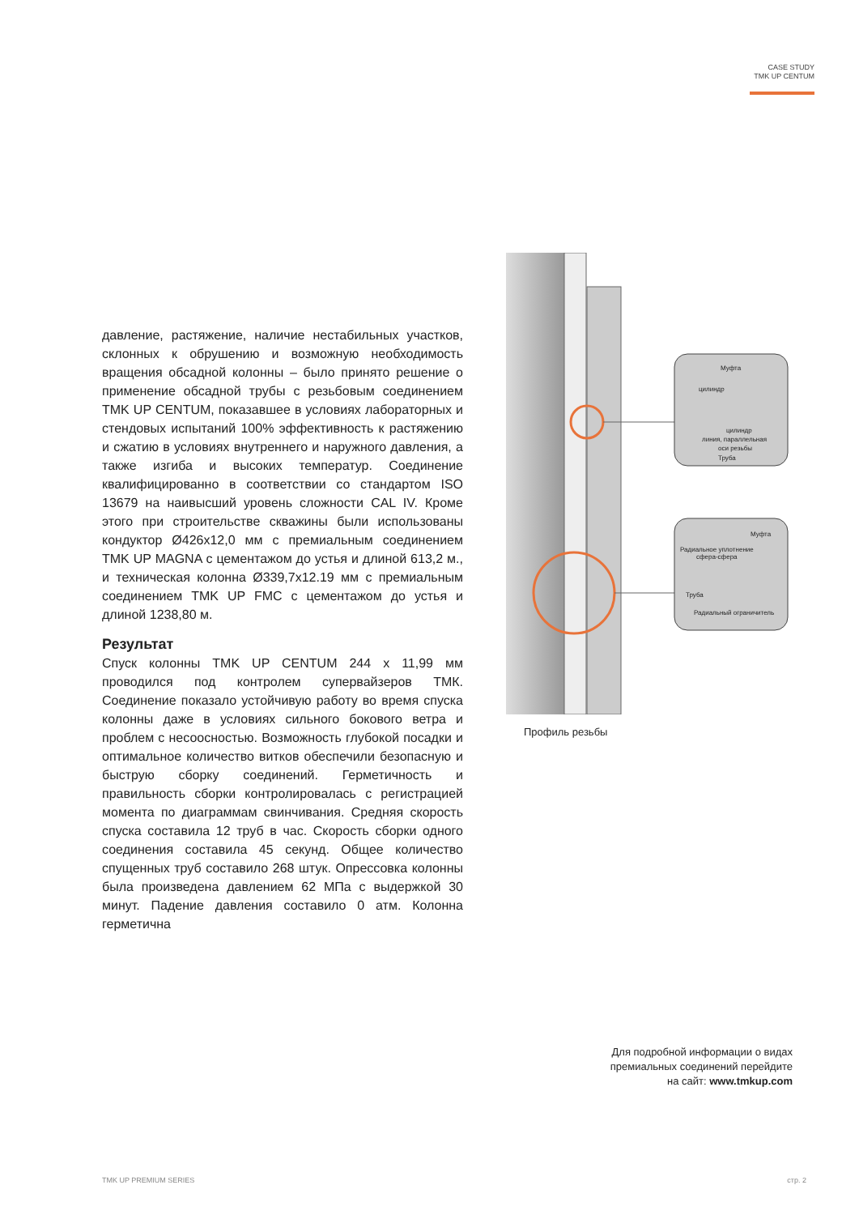CASE STUDY
TMK UP CENTUM
давление, растяжение, наличие нестабильных участков, склонных к обрушению и возможную необходимость вращения обсадной колонны – было принято решение о применение обсадной трубы с резьбовым соединением TMK UP CENTUM, показавшее в условиях лабораторных и стендовых испытаний 100% эффективность к растяжению и сжатию в условиях внутреннего и наружного давления, а также изгиба и высоких температур. Соединение квалифицированно в соответствии со стандартом ISO 13679 на наивысший уровень сложности CAL IV. Кроме этого при строительстве скважины были использованы кондуктор Ø426х12,0 мм с премиальным соединением TMK UP MAGNA с цементажом до устья и длиной 613,2 м., и техническая колонна Ø339,7х12.19 мм с премиальным соединением TMK UP FMC с цементажом до устья и длиной 1238,80 м.
Результат
Спуск колонны TMK UP CENTUM 244 х 11,99 мм проводился под контролем супервайзеров ТМК. Соединение показало устойчивую работу во время спуска колонны даже в условиях сильного бокового ветра и проблем с несоосностью. Возможность глубокой посадки и оптимальное количество витков обеспечили безопасную и быструю сборку соединений. Герметичность и правильность сборки контролировалась с регистрацией момента по диаграммам свинчивания. Средняя скорость спуска составила 12 труб в час. Скорость сборки одного соединения составила 45 секунд. Общее количество спущенных труб составило 268 штук. Опрессовка колонны была произведена давлением 62 МПа с выдержкой 30 минут. Падение давления составило 0 атм. Колонна герметична
Муфта
цилиндр
цилиндр
линия, параллельная
оси резьбы
Труба
Муфта
Радиальное уплотнение
сфера-сфера
Труба
Радиальный ограничитель
Профиль резьбы
Для подробной информации о видах
премиальных соединений перейдите
на сайт: www.tmkup.com
TMK UP PREMIUM SERIES стр. 2